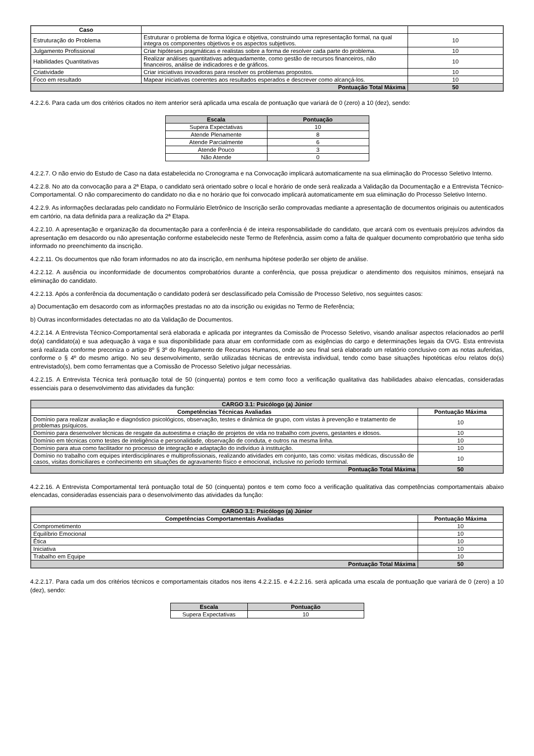| Caso | | |
| Estruturação do Problema | Estruturar o problema de forma lógica e objetiva, construindo uma representação formal, na qual integra os componentes objetivos e os aspectos subjetivos. | 10 |
| Julgamento Profissional | Criar hipóteses pragmáticas e realistas sobre a forma de resolver cada parte do problema. | 10 |
| Habilidades Quantitativas | Realizar análises quantitativas adequadamente, como gestão de recursos financeiros, não financeiros, análise de indicadores e de gráficos. | 10 |
| Criatividade | Criar iniciativas inovadoras para resolver os problemas propostos. | 10 |
| Foco em resultado | Mapear iniciativas coerentes aos resultados esperados e descrever como alcançá-los. | 10 |
| Pontuação Total Máxima | | 50 |
4.2.2.6. Para cada um dos critérios citados no item anterior será aplicada uma escala de pontuação que variará de 0 (zero) a 10 (dez), sendo:
| Escala | Pontuação |
| --- | --- |
| Supera Expectativas | 10 |
| Atende Plenamente | 8 |
| Atende Parcialmente | 6 |
| Atende Pouco | 3 |
| Não Atende | 0 |
4.2.2.7. O não envio do Estudo de Caso na data estabelecida no Cronograma e na Convocação implicará automaticamente na sua eliminação do Processo Seletivo Interno.
4.2.2.8. No ato da convocação para a 2ª Etapa, o candidato será orientado sobre o local e horário de onde será realizada a Validação da Documentação e a Entrevista Técnico-Comportamental. O não comparecimento do candidato no dia e no horário que foi convocado implicará automaticamente em sua eliminação do Processo Seletivo Interno.
4.2.2.9. As informações declaradas pelo candidato no Formulário Eletrônico de Inscrição serão comprovadas mediante a apresentação de documentos originais ou autenticados em cartório, na data definida para a realização da 2ª Etapa.
4.2.2.10. A apresentação e organização da documentação para a conferência é de inteira responsabilidade do candidato, que arcará com os eventuais prejuízos advindos da apresentação em desacordo ou não apresentação conforme estabelecido neste Termo de Referência, assim como a falta de qualquer documento comprobatório que tenha sido informado no preenchimento da inscrição.
4.2.2.11. Os documentos que não foram informados no ato da inscrição, em nenhuma hipótese poderão ser objeto de análise.
4.2.2.12. A ausência ou inconformidade de documentos comprobatórios durante a conferência, que possa prejudicar o atendimento dos requisitos mínimos, ensejará na eliminação do candidato.
4.2.2.13. Após a conferência da documentação o candidato poderá ser desclassificado pela Comissão de Processo Seletivo, nos seguintes casos:
a) Documentação em desacordo com as informações prestadas no ato da inscrição ou exigidas no Termo de Referência;
b) Outras inconformidades detectadas no ato da Validação de Documentos.
4.2.2.14. A Entrevista Técnico-Comportamental será elaborada e aplicada por integrantes da Comissão de Processo Seletivo, visando analisar aspectos relacionados ao perfil do(a) candidato(a) e sua adequação à vaga e sua disponibilidade para atuar em conformidade com as exigências do cargo e determinações legais da OVG. Esta entrevista será realizada conforme preconiza o artigo 8º § 3º do Regulamento de Recursos Humanos, onde ao seu final será elaborado um relatório conclusivo com as notas auferidas, conforme o § 4º do mesmo artigo. No seu desenvolvimento, serão utilizadas técnicas de entrevista individual, tendo como base situações hipotéticas e/ou relatos do(s) entrevistado(s), bem como ferramentas que a Comissão de Processo Seletivo julgar necessárias.
4.2.2.15. A Entrevista Técnica terá pontuação total de 50 (cinquenta) pontos e tem como foco a verificação qualitativa das habilidades abaixo elencadas, consideradas essenciais para o desenvolvimento das atividades da função:
| CARGO 3.1: Psicólogo (a) Júnior | |
| --- | --- |
| Competências Técnicas Avaliadas | Pontuação Máxima |
| Domínio para realizar avaliação e diagnóstico psicológicos, observação, testes e dinâmica de grupo, com vistas à prevenção e tratamento de problemas psíquicos. | 10 |
| Domínio para desenvolver técnicas de resgate da autoestima e criação de projetos de vida no trabalho com jovens, gestantes e idosos. | 10 |
| Domínio em técnicas como testes de inteligência e personalidade, observação de conduta, e outros na mesma linha. | 10 |
| Domínio para atua como facilitador no processo de integração e adaptação do indivíduo à instituição. | 10 |
| Domínio no trabalho com equipes interdisciplinares e multiprofissionais, realizando atividades em conjunto, tais como: visitas médicas, discussão de casos, visitas domiciliares e conhecimento em situações de agravamento físico e emocional, inclusive no período terminal. | 10 |
| Pontuação Total Máxima | 50 |
4.2.2.16. A Entrevista Comportamental terá pontuação total de 50 (cinquenta) pontos e tem como foco a verificação qualitativa das competências comportamentais abaixo elencadas, consideradas essenciais para o desenvolvimento das atividades da função:
| CARGO 3.1: Psicólogo (a) Júnior | |
| --- | --- |
| Competências Comportamentais Avaliadas | Pontuação Máxima |
| Comprometimento | 10 |
| Equilíbrio Emocional | 10 |
| Ética | 10 |
| Iniciativa | 10 |
| Trabalho em Equipe | 10 |
| Pontuação Total Máxima | 50 |
4.2.2.17. Para cada um dos critérios técnicos e comportamentais citados nos itens 4.2.2.15. e 4.2.2.16. será aplicada uma escala de pontuação que variará de 0 (zero) a 10 (dez), sendo:
| Escala | Pontuação |
| --- | --- |
| Supera Expectativas | 10 |